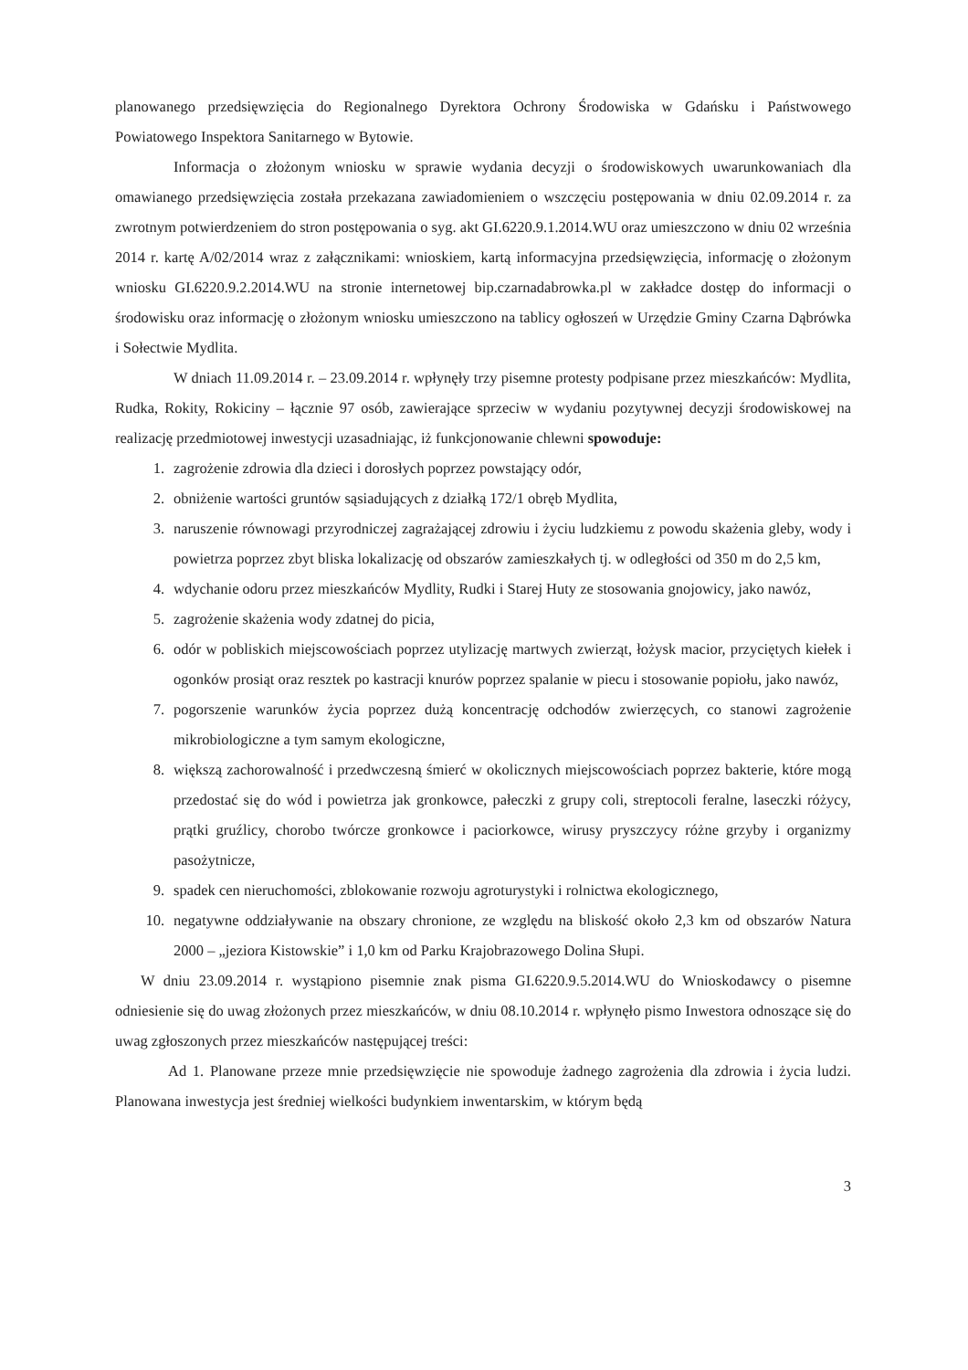planowanego przedsięwzięcia do Regionalnego Dyrektora Ochrony Środowiska w Gdańsku i Państwowego Powiatowego Inspektora Sanitarnego w Bytowie.
Informacja o złożonym wniosku w sprawie wydania decyzji o środowiskowych uwarunkowaniach dla omawianego przedsięwzięcia została przekazana zawiadomieniem o wszczęciu postępowania w dniu 02.09.2014 r. za zwrotnym potwierdzeniem do stron postępowania o syg. akt GI.6220.9.1.2014.WU oraz umieszczono w dniu 02 września 2014 r. kartę A/02/2014 wraz z załącznikami: wnioskiem, kartą informacyjna przedsięwzięcia, informację o złożonym wniosku GI.6220.9.2.2014.WU na stronie internetowej bip.czarnadabrowka.pl w zakładce dostęp do informacji o środowisku oraz informację o złożonym wniosku umieszczono na tablicy ogłoszeń w Urzędzie Gminy Czarna Dąbrówka i Sołectwie Mydlita.
W dniach 11.09.2014 r. – 23.09.2014 r. wpłynęły trzy pisemne protesty podpisane przez mieszkańców: Mydlita, Rudka, Rokity, Rokiciny – łącznie 97 osób, zawierające sprzeciw w wydaniu pozytywnej decyzji środowiskowej na realizację przedmiotowej inwestycji uzasadniając, iż funkcjonowanie chlewni spowoduje:
1. zagrożenie zdrowia dla dzieci i dorosłych poprzez powstający odór,
2. obniżenie wartości gruntów sąsiadujących z działką 172/1 obręb Mydlita,
3. naruszenie równowagi przyrodniczej zagrażającej zdrowiu i życiu ludzkiemu z powodu skażenia gleby, wody i powietrza poprzez zbyt bliska lokalizację od obszarów zamieszkałych tj. w odległości od 350 m do 2,5 km,
4. wdychanie odoru przez mieszkańców Mydlity, Rudki i Starej Huty ze stosowania gnojowicy, jako nawóz,
5. zagrożenie skażenia wody zdatnej do picia,
6. odór w pobliskich miejscowościach poprzez utylizację martwych zwierząt, łożysk macior, przyciętych kiełek i ogonków prosiąt oraz resztek po kastracji knurów poprzez spalanie w piecu i stosowanie popiołu, jako nawóz,
7. pogorszenie warunków życia poprzez dużą koncentrację odchodów zwierzęcych, co stanowi zagrożenie mikrobiologiczne a tym samym ekologiczne,
8. większą zachorowalność i przedwczesną śmierć w okolicznych miejscowościach poprzez bakterie, które mogą przedostać się do wód i powietrza jak gronkowce, pałeczki z grupy coli, streptocoli feralne, laseczki różycy, prątki gruźlicy, chorobo twórcze gronkowce i paciorkowce, wirusy pryszczycy różne grzyby i organizmy pasożytnicze,
9. spadek cen nieruchomości, zblokowanie rozwoju agroturystyki i rolnictwa ekologicznego,
10. negatywne oddziaływanie na obszary chronione, ze względu na bliskość około 2,3 km od obszarów Natura 2000 – „jeziora Kistowskie” i 1,0 km od Parku Krajobrazowego Dolina Słupi.
W dniu 23.09.2014 r. wystąpiono pisemnie znak pisma GI.6220.9.5.2014.WU do Wnioskodawcy o pisemne odniesienie się do uwag złożonych przez mieszkańców, w dniu 08.10.2014 r. wpłynęło pismo Inwestora odnoszące się do uwag zgłoszonych przez mieszkańców następującej treści:
Ad 1. Planowane przeze mnie przedsięwzięcie nie spowoduje żadnego zagrożenia dla zdrowia i życia ludzi. Planowana inwestycja jest średniej wielkości budynkiem inwentarskim, w którym będą
3